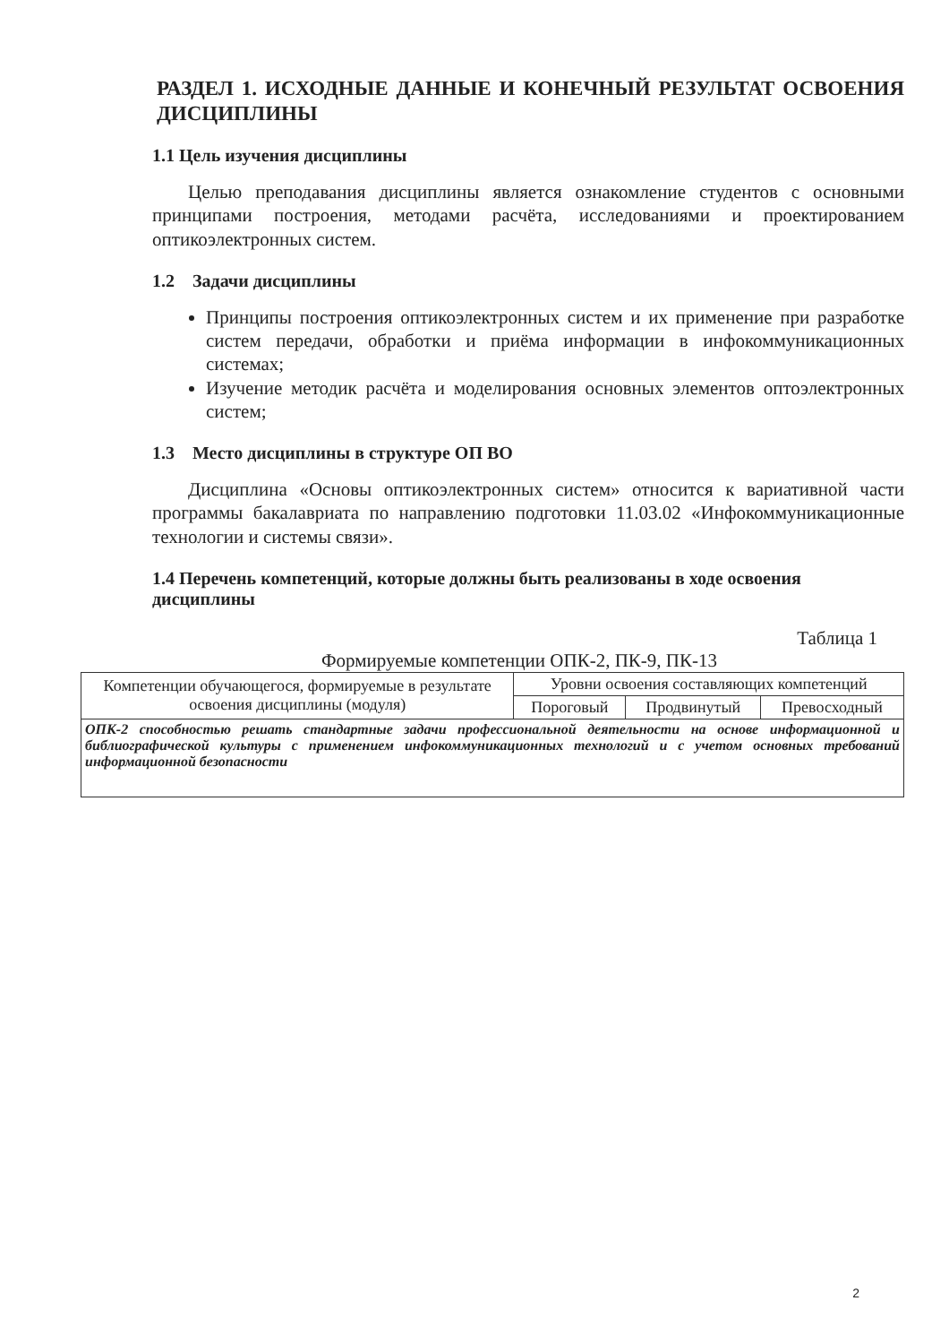РАЗДЕЛ 1. ИСХОДНЫЕ ДАННЫЕ И КОНЕЧНЫЙ РЕЗУЛЬТАТ ОСВОЕНИЯ ДИСЦИПЛИНЫ
1.1 Цель изучения дисциплины
Целью преподавания дисциплины является ознакомление студентов с основными принципами построения, методами расчёта, исследованиями и проектированием оптикоэлектронных систем.
1.2 Задачи дисциплины
Принципы построения оптикоэлектронных систем и их применение при разработке систем передачи, обработки и приёма информации в инфокоммуникационных системах;
Изучение методик расчёта и моделирования основных элементов оптоэлектронных систем;
1.3 Место дисциплины в структуре ОП ВО
Дисциплина «Основы оптикоэлектронных систем» относится к вариативной части программы бакалавриата по направлению подготовки 11.03.02 «Инфокоммуникационные технологии и системы связи».
1.4 Перечень компетенций, которые должны быть реализованы в ходе освоения дисциплины
Таблица 1
Формируемые компетенции ОПК-2, ПК-9, ПК-13
| Компетенции обучающегося, формируемые в результате освоения дисциплины (модуля) | Уровни освоения составляющих компетенций | | |
| --- | --- | --- | --- |
| | Пороговый | Продвинутый | Превосходный |
| ОПК-2 способностью решать стандартные задачи профессиональной деятельности на основе информационной и библиографической культуры с применением инфокоммуникационных технологий и с учетом основных требований информационной безопасности | | | |
2